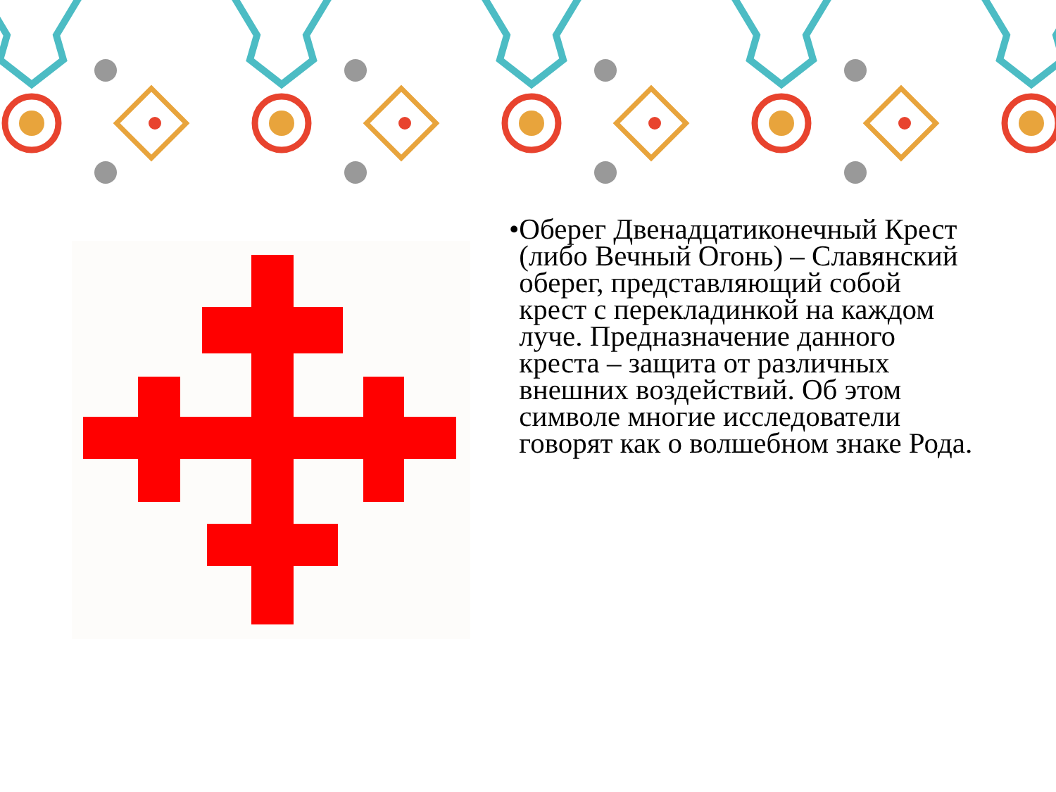• Оберег Двенадцатиконечный Крест (либо Вечный Огонь) – Славянский оберег, представляющий собой крест с перекладинкой на каждом луче. Предназначение данного креста – защита от различных внешних воздействий. Об этом символе многие исследователи говорят как о волшебном знаке Рода.